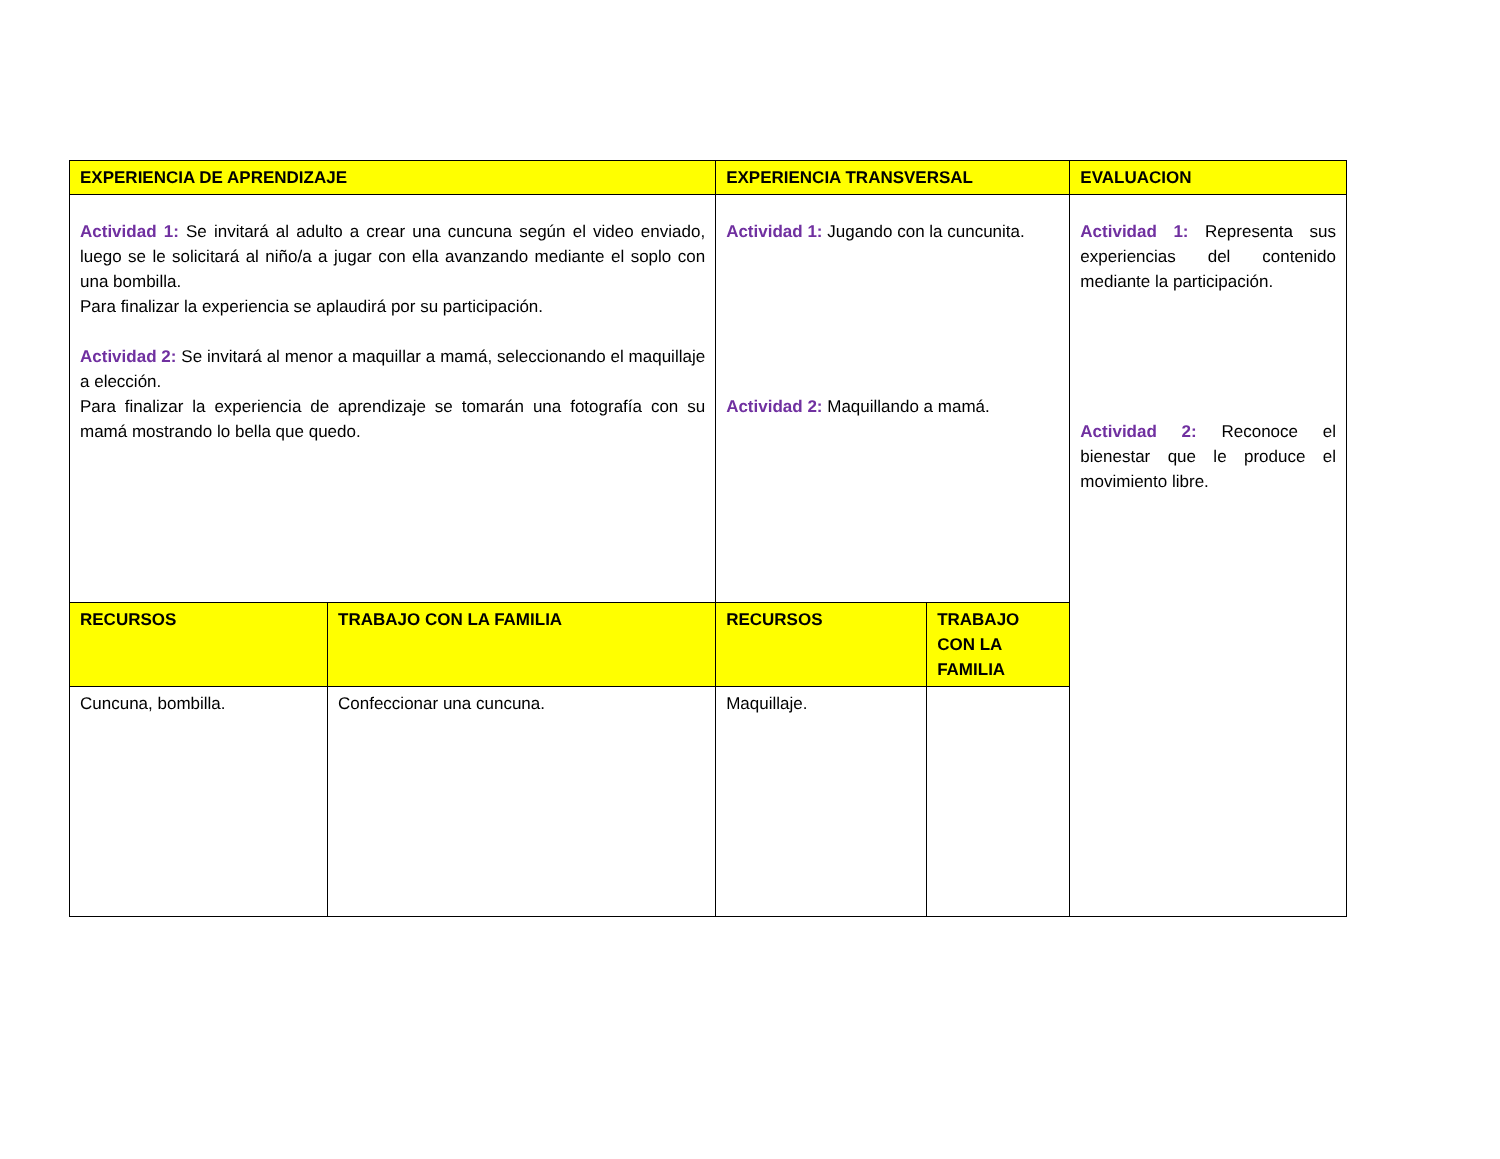| EXPERIENCIA DE APRENDIZAJE | | EXPERIENCIA TRANSVERSAL | | EVALUACION |
| --- | --- | --- | --- | --- |
| Actividad 1: Se invitará al adulto a crear una cuncuna según el video enviado, luego se le solicitará al niño/a a jugar con ella avanzando mediante el soplo con una bombilla. Para finalizar la experiencia se aplaudirá por su participación. Actividad 2: Se invitará al menor a maquillar a mamá, seleccionando el maquillaje a elección. Para finalizar la experiencia de aprendizaje se tomarán una fotografía con su mamá mostrando lo bella que quedo. | | Actividad 1: Jugando con la cuncunita. Actividad 2: Maquillando a mamá. | | Actividad 1: Representa sus experiencias del contenido mediante la participación. Actividad 2: Reconoce el bienestar que le produce el movimiento libre. |
| RECURSOS | TRABAJO CON LA FAMILIA | RECURSOS | TRABAJO CON LA FAMILIA | |
| Cuncuna, bombilla. | Confeccionar una cuncuna. | Maquillaje. | | |